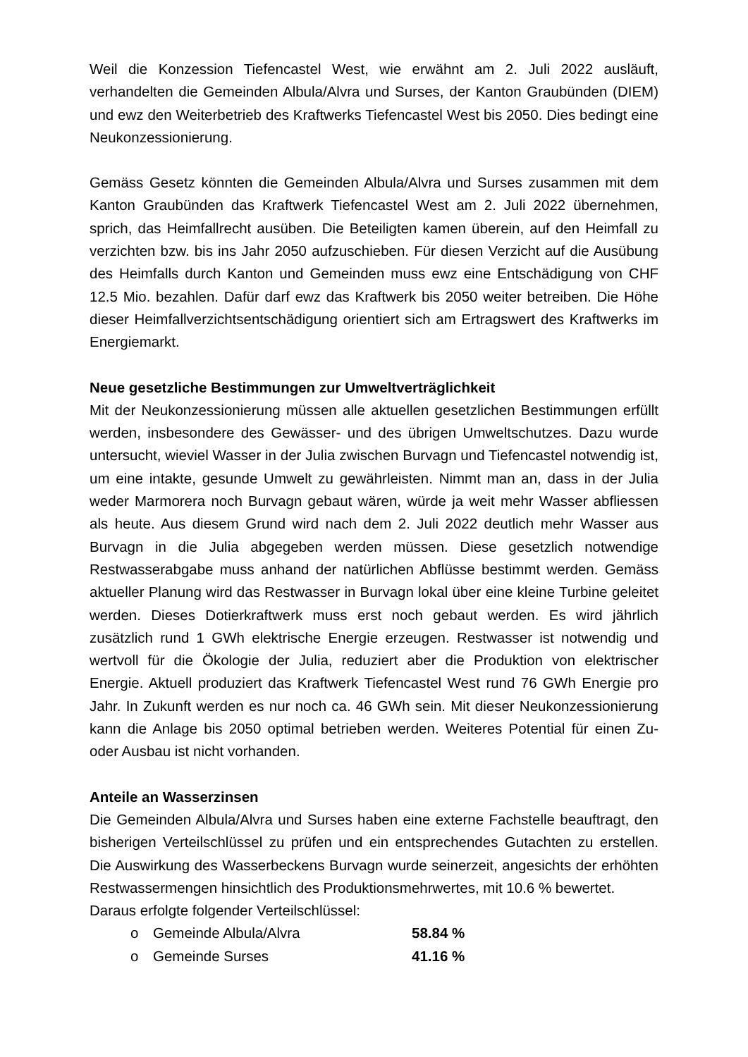Weil die Konzession Tiefencastel West, wie erwähnt am 2. Juli 2022 ausläuft, verhandelten die Gemeinden Albula/Alvra und Surses, der Kanton Graubünden (DIEM) und ewz den Weiterbetrieb des Kraftwerks Tiefencastel West bis 2050. Dies bedingt eine Neukonzessionierung.
Gemäss Gesetz könnten die Gemeinden Albula/Alvra und Surses zusammen mit dem Kanton Graubünden das Kraftwerk Tiefencastel West am 2. Juli 2022 übernehmen, sprich, das Heimfallrecht ausüben. Die Beteiligten kamen überein, auf den Heimfall zu verzichten bzw. bis ins Jahr 2050 aufzuschieben. Für diesen Verzicht auf die Ausübung des Heimfalls durch Kanton und Gemeinden muss ewz eine Entschädigung von CHF 12.5 Mio. bezahlen. Dafür darf ewz das Kraftwerk bis 2050 weiter betreiben. Die Höhe dieser Heimfallverzichtsentschädigung orientiert sich am Ertragswert des Kraftwerks im Energiemarkt.
Neue gesetzliche Bestimmungen zur Umweltverträglichkeit
Mit der Neukonzessionierung müssen alle aktuellen gesetzlichen Bestimmungen erfüllt werden, insbesondere des Gewässer- und des übrigen Umweltschutzes. Dazu wurde untersucht, wieviel Wasser in der Julia zwischen Burvagn und Tiefencastel notwendig ist, um eine intakte, gesunde Umwelt zu gewährleisten. Nimmt man an, dass in der Julia weder Marmorera noch Burvagn gebaut wären, würde ja weit mehr Wasser abfliessen als heute. Aus diesem Grund wird nach dem 2. Juli 2022 deutlich mehr Wasser aus Burvagn in die Julia abgegeben werden müssen. Diese gesetzlich notwendige Restwasserabgabe muss anhand der natürlichen Abflüsse bestimmt werden. Gemäss aktueller Planung wird das Restwasser in Burvagn lokal über eine kleine Turbine geleitet werden. Dieses Dotierkraftwerk muss erst noch gebaut werden. Es wird jährlich zusätzlich rund 1 GWh elektrische Energie erzeugen. Restwasser ist notwendig und wertvoll für die Ökologie der Julia, reduziert aber die Produktion von elektrischer Energie. Aktuell produziert das Kraftwerk Tiefencastel West rund 76 GWh Energie pro Jahr. In Zukunft werden es nur noch ca. 46 GWh sein. Mit dieser Neukonzessionierung kann die Anlage bis 2050 optimal betrieben werden. Weiteres Potential für einen Zu- oder Ausbau ist nicht vorhanden.
Anteile an Wasserzinsen
Die Gemeinden Albula/Alvra und Surses haben eine externe Fachstelle beauftragt, den bisherigen Verteilschlüssel zu prüfen und ein entsprechendes Gutachten zu erstellen. Die Auswirkung des Wasserbeckens Burvagn wurde seinerzeit, angesichts der erhöhten Restwassermengen hinsichtlich des Produktionsmehrwertes, mit 10.6 % bewertet.
Daraus erfolgte folgender Verteilschlüssel:
o Gemeinde Albula/Alvra 58.84 %
o Gemeinde Surses 41.16 %